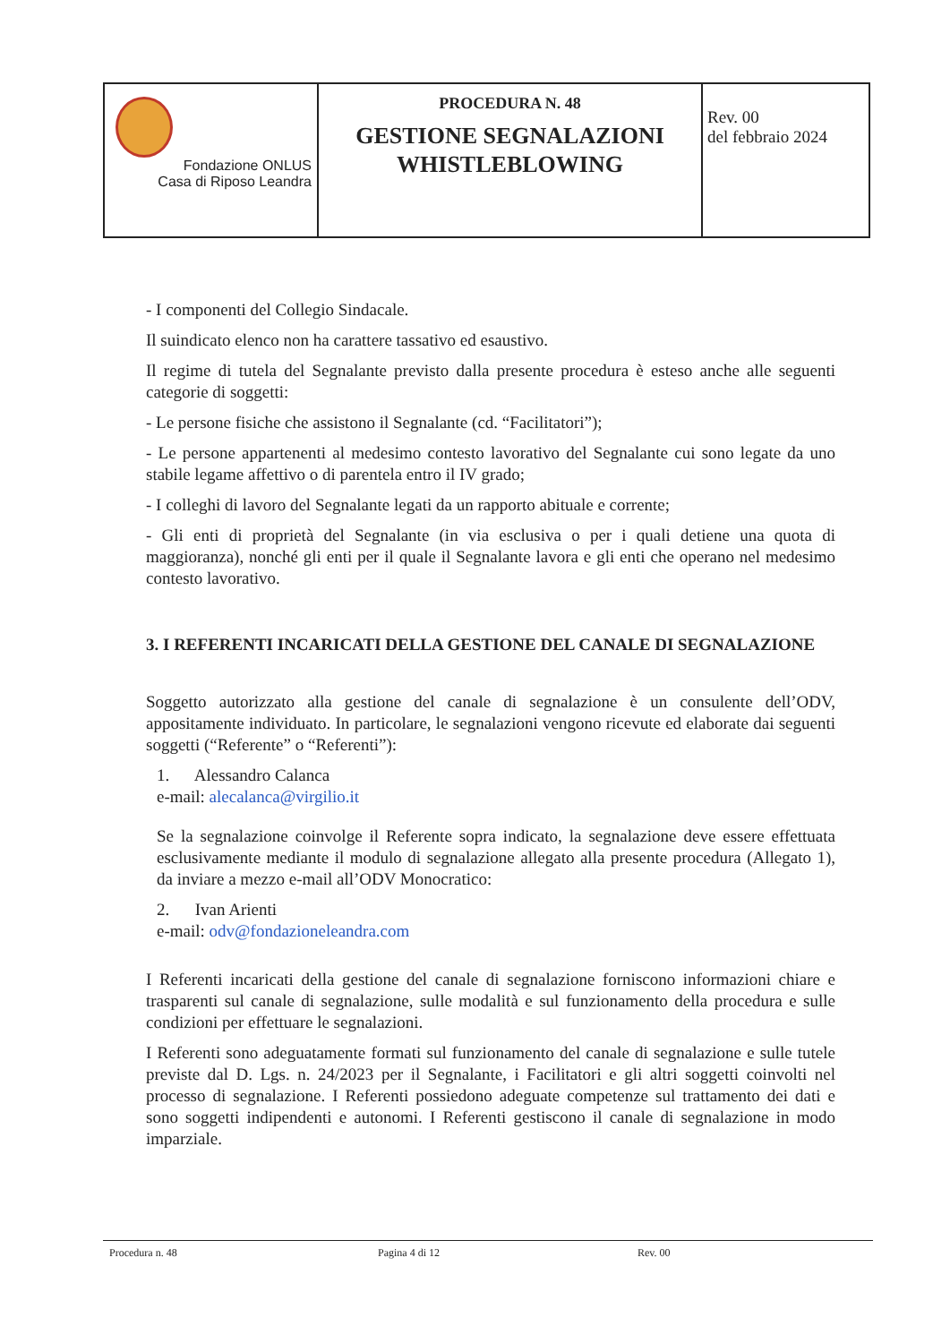| Fondazione ONLUS Casa di Riposo Leandra | PROCEDURA N. 48 GESTIONE SEGNALAZIONI WHISTLEBLOWING | Rev. 00 del febbraio 2024 |
- I componenti del Collegio Sindacale.
Il suindicato elenco non ha carattere tassativo ed esaustivo.
Il regime di tutela del Segnalante previsto dalla presente procedura è esteso anche alle seguenti categorie di soggetti:
- Le persone fisiche che assistono il Segnalante (cd. “Facilitatori”);
- Le persone appartenenti al medesimo contesto lavorativo del Segnalante cui sono legate da uno stabile legame affettivo o di parentela entro il IV grado;
- I colleghi di lavoro del Segnalante legati da un rapporto abituale e corrente;
- Gli enti di proprietà del Segnalante (in via esclusiva o per i quali detiene una quota di maggioranza), nonché gli enti per il quale il Segnalante lavora e gli enti che operano nel medesimo contesto lavorativo.
3. I REFERENTI INCARICATI DELLA GESTIONE DEL CANALE DI SEGNALAZIONE
Soggetto autorizzato alla gestione del canale di segnalazione è un consulente dell’ODV, appositamente individuato. In particolare, le segnalazioni vengono ricevute ed elaborate dai seguenti soggetti (“Referente” o “Referenti”):
1. Alessandro Calanca
e-mail: alecalanca@virgilio.it
Se la segnalazione coinvolge il Referente sopra indicato, la segnalazione deve essere effettuata esclusivamente mediante il modulo di segnalazione allegato alla presente procedura (Allegato 1), da inviare a mezzo e-mail all’ODV Monocratico:
2. Ivan Arienti
e-mail: odv@fondazioneleandra.com
I Referenti incaricati della gestione del canale di segnalazione forniscono informazioni chiare e trasparenti sul canale di segnalazione, sulle modalità e sul funzionamento della procedura e sulle condizioni per effettuare le segnalazioni.
I Referenti sono adeguatamente formati sul funzionamento del canale di segnalazione e sulle tutele previste dal D. Lgs. n. 24/2023 per il Segnalante, i Facilitatori e gli altri soggetti coinvolti nel processo di segnalazione. I Referenti possiedono adeguate competenze sul trattamento dei dati e sono soggetti indipendenti e autonomi. I Referenti gestiscono il canale di segnalazione in modo imparziale.
Procedura n. 48 Pagina 4 di 12 Rev. 00